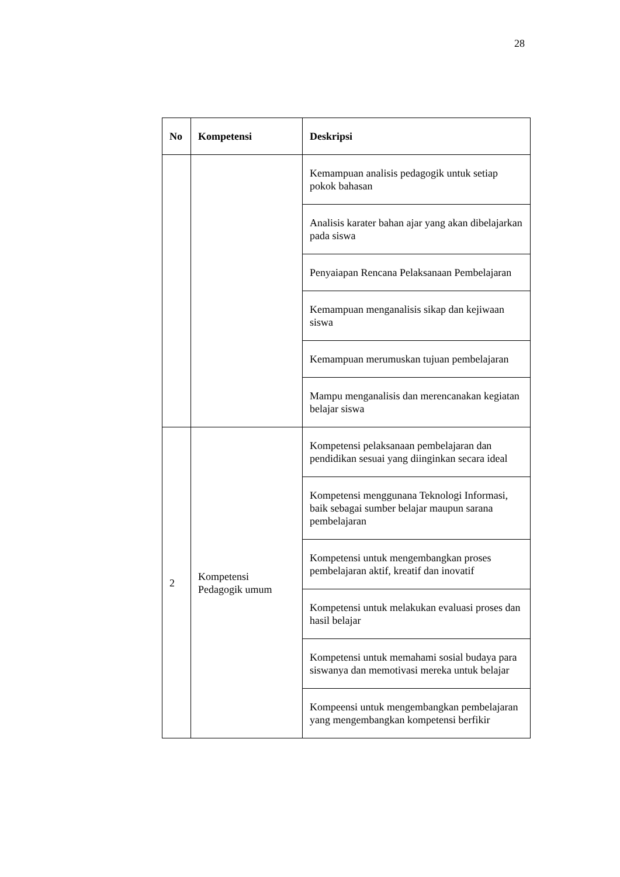28
| No | Kompetensi | Deskripsi |
| --- | --- | --- |
| | | Kemampuan analisis pedagogik untuk setiap pokok bahasan |
| | | Analisis karater bahan ajar yang akan dibelajarkan pada siswa |
| | | Penyaiapan Rencana Pelaksanaan Pembelajaran |
| | | Kemampuan menganalisis sikap dan kejiwaan siswa |
| | | Kemampuan merumuskan tujuan pembelajaran |
| | | Mampu menganalisis dan merencanakan kegiatan belajar siswa |
| 2 | Kompetensi Pedagogik umum | Kompetensi pelaksanaan pembelajaran dan pendidikan sesuai yang diinginkan secara ideal |
| | | Kompetensi menggunana Teknologi Informasi, baik sebagai sumber belajar maupun sarana pembelajaran |
| | | Kompetensi untuk mengembangkan proses pembelajaran aktif, kreatif dan inovatif |
| | | Kompetensi untuk melakukan evaluasi proses dan hasil belajar |
| | | Kompetensi untuk memahami sosial budaya para siswanya dan memotivasi mereka untuk belajar |
| | | Kompeensi untuk mengembangkan pembelajaran yang mengembangkan kompetensi berfikir |